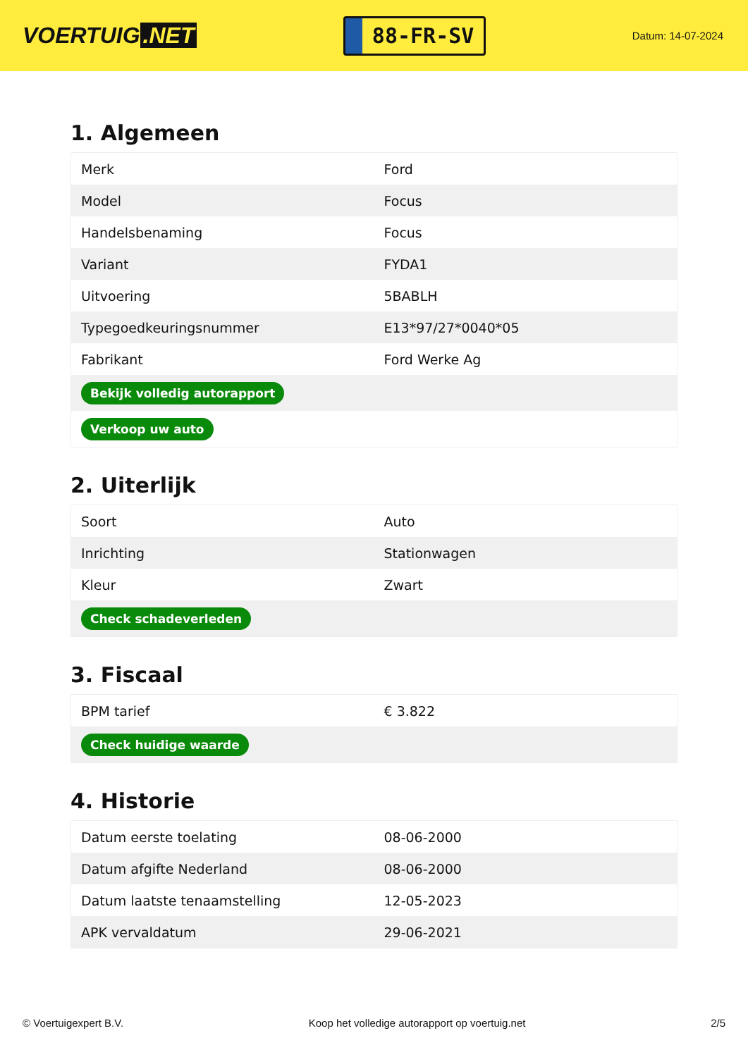VOERTUIG.NET
88-FR-SV
Datum: 14-07-2024
1. Algemeen
| Merk | Ford |
| Model | Focus |
| Handelsbenaming | Focus |
| Variant | FYDA1 |
| Uitvoering | 5BABLH |
| Typegoedkeuringsnummer | E13*97/27*0040*05 |
| Fabrikant | Ford Werke Ag |
| Bekijk volledig autorapport | |
| Verkoop uw auto | |
2. Uiterlijk
| Soort | Auto |
| Inrichting | Stationwagen |
| Kleur | Zwart |
| Check schadeverleden | |
3. Fiscaal
| BPM tarief | € 3.822 |
| Check huidige waarde | |
4. Historie
| Datum eerste toelating | 08-06-2000 |
| Datum afgifte Nederland | 08-06-2000 |
| Datum laatste tenaamstelling | 12-05-2023 |
| APK vervaldatum | 29-06-2021 |
© Voertuigexpert B.V. Koop het volledige autorapport op voertuig.net 2/5